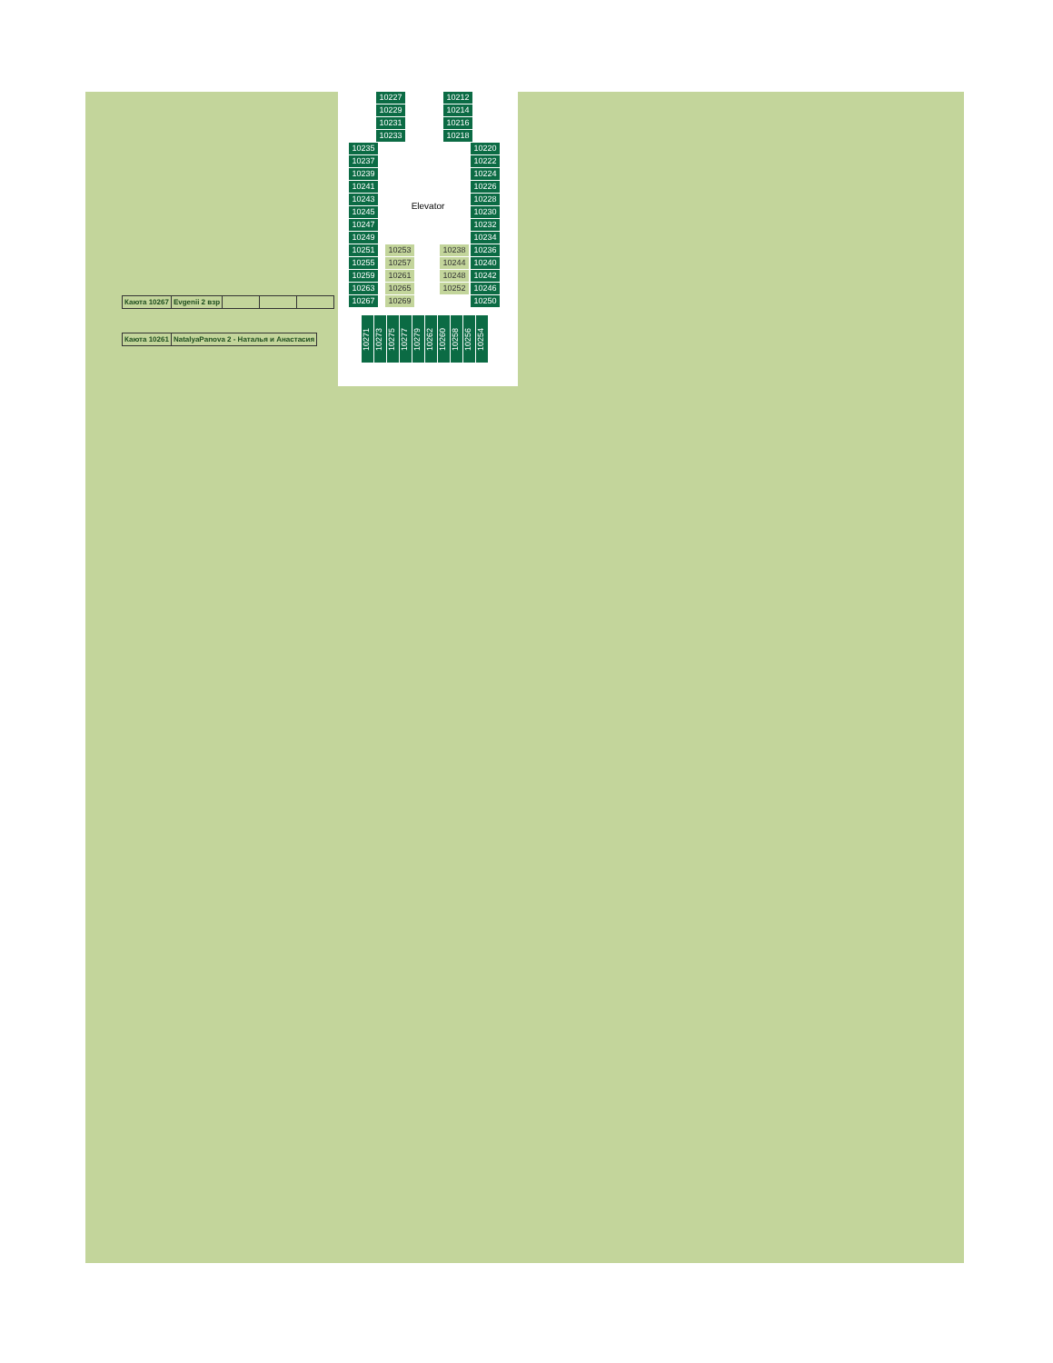| Каюта 10267 | Evgenii 2 взр | | | |
| Каюта 10261 | NatalyaPanova 2 - Наталья и Анастасия |
10227
10229
10231
10233
10212
10214
10216
10218
10235
10237
10239
10241
10243
10245
10247
10249
10251
10255
10259
10263
10267
10220
10222
10224
10226
10228
10230
10232
10234
10236
10240
10242
10246
10250
Elevator
10253
10257
10261
10265
10269
10238
10244
10248
10252
10271
10273
10275
10277
10279
10262
10260
10258
10256
10254